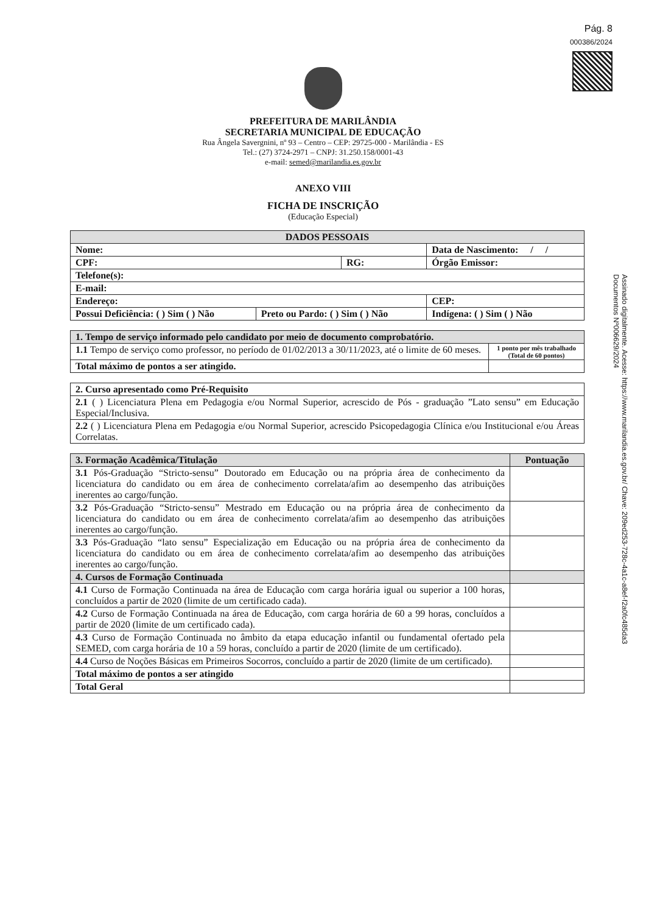Pág. 8
000386/2024
PREFEITURA DE MARILÂNDIA
SECRETARIA MUNICIPAL DE EDUCAÇÃO
Rua Ângela Savergnini, nº 93 – Centro – CEP: 29725-000 - Marilândia - ES
Tel.: (27) 3724-2971 – CNPJ: 31.250.158/0001-43
e-mail: semed@marilandia.es.gov.br
ANEXO VIII
FICHA DE INSCRIÇÃO
(Educação Especial)
| DADOS PESSOAIS | | | | |
| --- | --- | --- | --- | --- |
| Nome: | | | Data de Nascimento: / / | |
| CPF: | | RG: | | Órgão Emissor: |
| Telefone(s): | | | | |
| E-mail: | | | | |
| Endereço: | | | | CEP: |
| Possui Deficiência: ( ) Sim ( ) Não | Preto ou Pardo: ( ) Sim ( ) Não | | Indígena: ( ) Sim ( ) Não | |
| 1. Tempo de serviço informado pelo candidato por meio de documento comprobatório. | |
| --- | --- |
| 1.1 Tempo de serviço como professor, no período de 01/02/2013 a 30/11/2023, até o limite de 60 meses. | 1 ponto por mês trabalhado (Total de 60 pontos) |
| Total máximo de pontos a ser atingido. | |
| 2. Curso apresentado como Pré-Requisito |
| --- |
| 2.1 ( ) Licenciatura Plena em Pedagogia e/ou Normal Superior, acrescido de Pós - graduação ”Lato sensu” em Educação Especial/Inclusiva. |
| 2.2 ( ) Licenciatura Plena em Pedagogia e/ou Normal Superior, acrescido Psicopedagogia Clínica e/ou Institucional e/ou Áreas Correlatas. |
| 3. Formação Acadêmica/Titulação | Pontuação |
| --- | --- |
| 3.1 Pós-Graduação “Stricto-sensu” Doutorado em Educação ou na própria área de conhecimento da licenciatura do candidato ou em área de conhecimento correlata/afim ao desempenho das atribuições inerentes ao cargo/função. | |
| 3.2 Pós-Graduação “Stricto-sensu” Mestrado em Educação ou na própria área de conhecimento da licenciatura do candidato ou em área de conhecimento correlata/afim ao desempenho das atribuições inerentes ao cargo/função. | |
| 3.3 Pós-Graduação “lato sensu” Especialização em Educação ou na própria área de conhecimento da licenciatura do candidato ou em área de conhecimento correlata/afim ao desempenho das atribuições inerentes ao cargo/função. | |
| 4. Cursos de Formação Continuada | |
| 4.1 Curso de Formação Continuada na área de Educação com carga horária igual ou superior a 100 horas, concluídos a partir de 2020 (limite de um certificado cada). | |
| 4.2 Curso de Formação Continuada na área de Educação, com carga horária de 60 a 99 horas, concluídos a partir de 2020 (limite de um certificado cada). | |
| 4.3 Curso de Formação Continuada no âmbito da etapa educação infantil ou fundamental ofertado pela SEMED, com carga horária de 10 a 59 horas, concluído a partir de 2020 (limite de um certificado). | |
| 4.4 Curso de Noções Básicas em Primeiros Socorros, concluído a partir de 2020 (limite de um certificado). | |
| Total máximo de pontos a ser atingido | |
| Total Geral | |
Assinado digitalmente. Acesse: https://www.marilandia.es.gov.br/ Chave: 209ed253-728c-4a1c-a8ef-f2a0fc485da3
Documentos Nº006629/2024